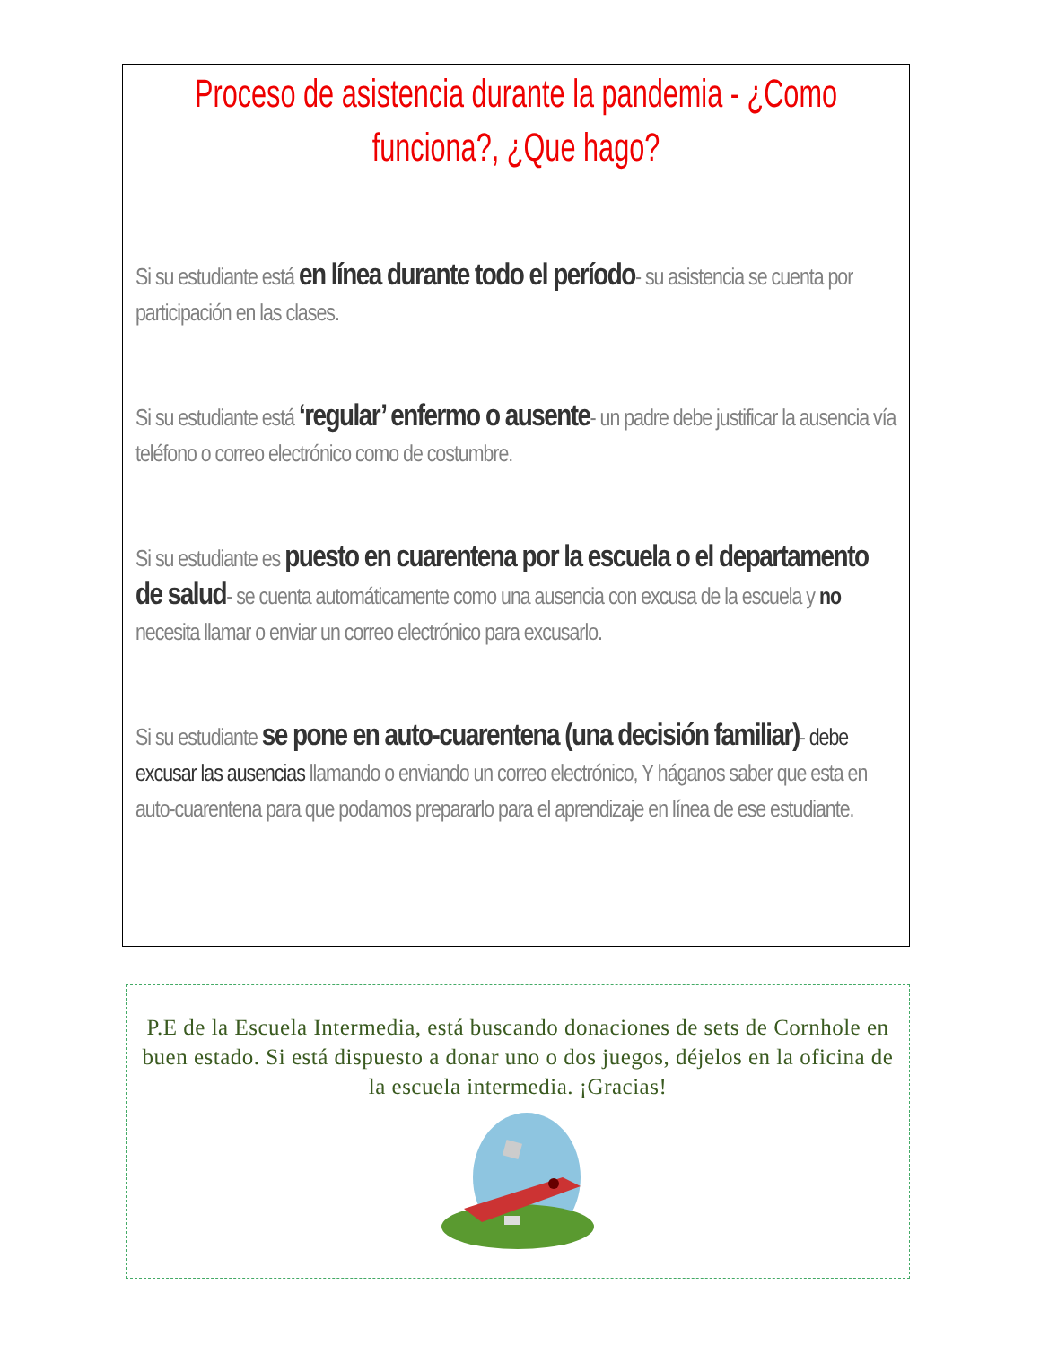Proceso de asistencia durante la pandemia - ¿Como funciona?, ¿Que hago?
Si su estudiante está en línea durante todo el período- su asistencia se cuenta por participación en las clases.
Si su estudiante está ‘regular’ enfermo o ausente- un padre debe justificar la ausencia vía teléfono o correo electrónico como de costumbre.
Si su estudiante es puesto en cuarentena por la escuela o el departamento de salud- se cuenta automáticamente como una ausencia con excusa de la escuela y no necesita llamar o enviar un correo electrónico para excusarlo.
Si su estudiante se pone en auto-cuarentena (una decisión familiar)- debe excusar las ausencias llamando o enviando un correo electrónico, Y háganos saber que esta en auto-cuarentena para que podamos prepararlo para el aprendizaje en línea de ese estudiante.
P.E de la Escuela Intermedia, está buscando donaciones de sets de Cornhole en buen estado. Si está dispuesto a donar uno o dos juegos, déjelos en la oficina de la escuela intermedia. ¡Gracias!